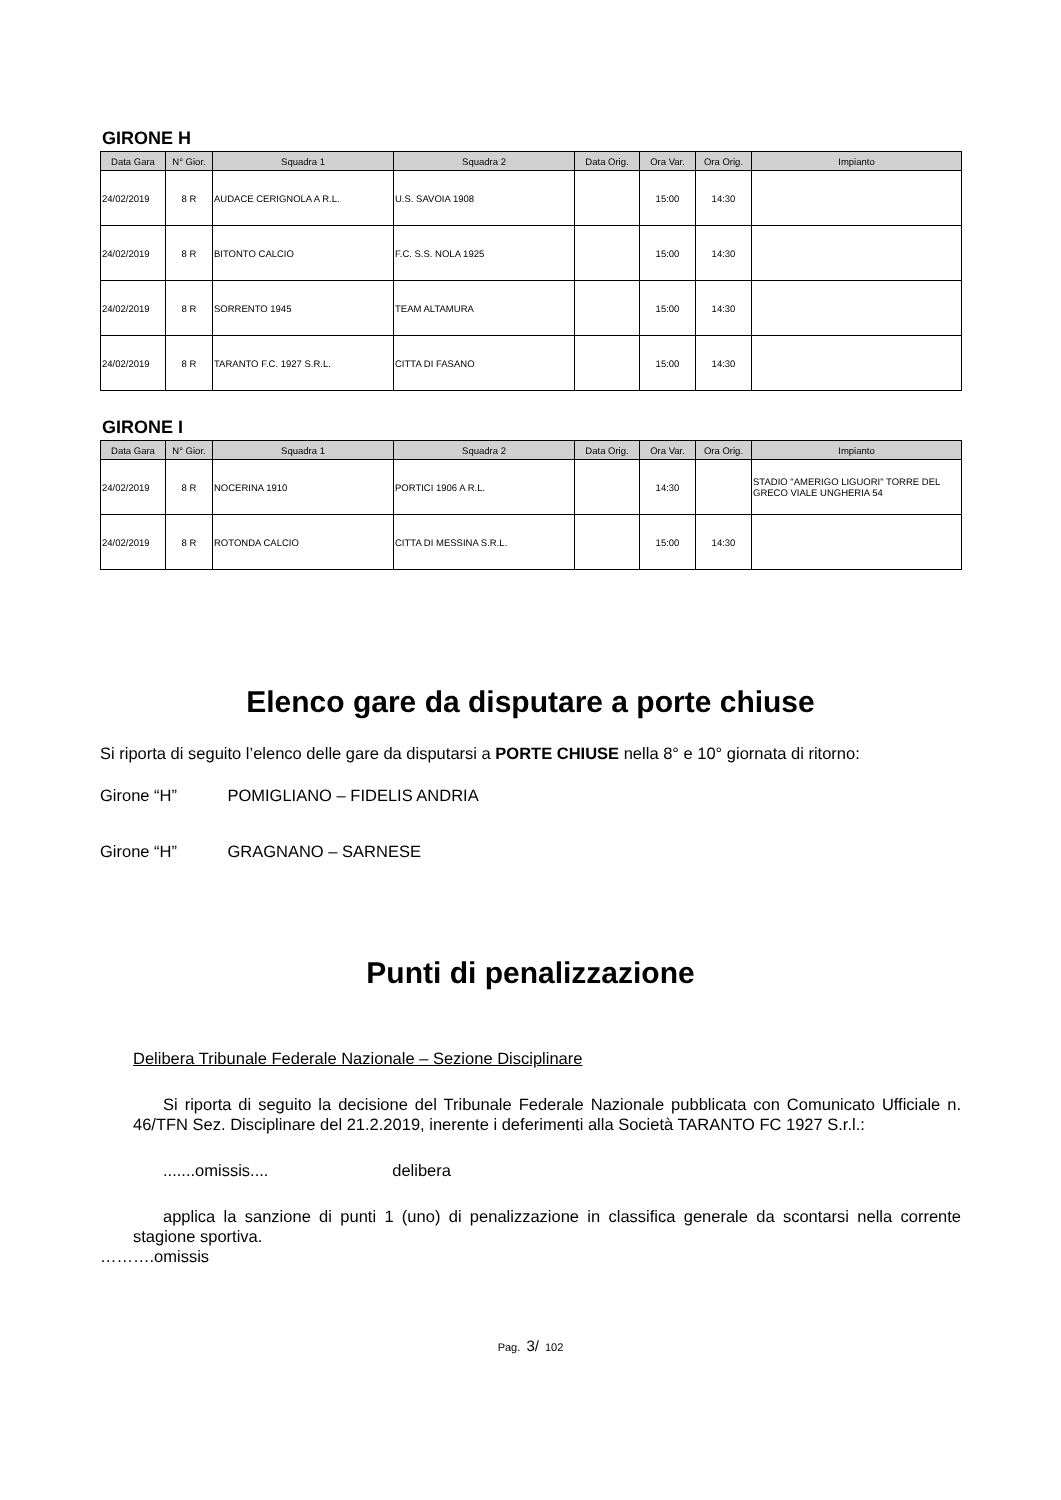GIRONE H
| Data Gara | N° Gior. | Squadra 1 | Squadra 2 | Data Orig. | Ora Var. | Ora Orig. | Impianto |
| --- | --- | --- | --- | --- | --- | --- | --- |
| 24/02/2019 | 8 R | AUDACE CERIGNOLA A R.L. | U.S. SAVOIA 1908 | | 15:00 | 14:30 | |
| 24/02/2019 | 8 R | BITONTO CALCIO | F.C. S.S. NOLA 1925 | | 15:00 | 14:30 | |
| 24/02/2019 | 8 R | SORRENTO 1945 | TEAM ALTAMURA | | 15:00 | 14:30 | |
| 24/02/2019 | 8 R | TARANTO F.C. 1927 S.R.L. | CITTA DI FASANO | | 15:00 | 14:30 | |
GIRONE I
| Data Gara | N° Gior. | Squadra 1 | Squadra 2 | Data Orig. | Ora Var. | Ora Orig. | Impianto |
| --- | --- | --- | --- | --- | --- | --- | --- |
| 24/02/2019 | 8 R | NOCERINA 1910 | PORTICI 1906 A R.L. | | 14:30 | | STADIO "AMERIGO LIGUORI" TORRE DEL GRECO VIALE UNGHERIA 54 |
| 24/02/2019 | 8 R | ROTONDA CALCIO | CITTA DI MESSINA S.R.L. | | 15:00 | 14:30 | |
Elenco gare da disputare a porte chiuse
Si riporta di seguito l’elenco delle gare da disputarsi a PORTE CHIUSE nella 8° e 10° giornata di ritorno:
Girone “H” POMIGLIANO – FIDELIS ANDRIA
Girone “H” GRAGNANO – SARNESE
Punti di penalizzazione
Delibera Tribunale Federale Nazionale – Sezione Disciplinare
Si riporta di seguito la decisione del Tribunale Federale Nazionale pubblicata con Comunicato Ufficiale n. 46/TFN Sez. Disciplinare del 21.2.2019, inerente i deferimenti alla Società TARANTO FC 1927 S.r.l.:
.......omissis.... delibera
applica la sanzione di punti 1 (uno) di penalizzazione in classifica generale da scontarsi nella corrente stagione sportiva.
……….omissis
Pag. 3/ 102